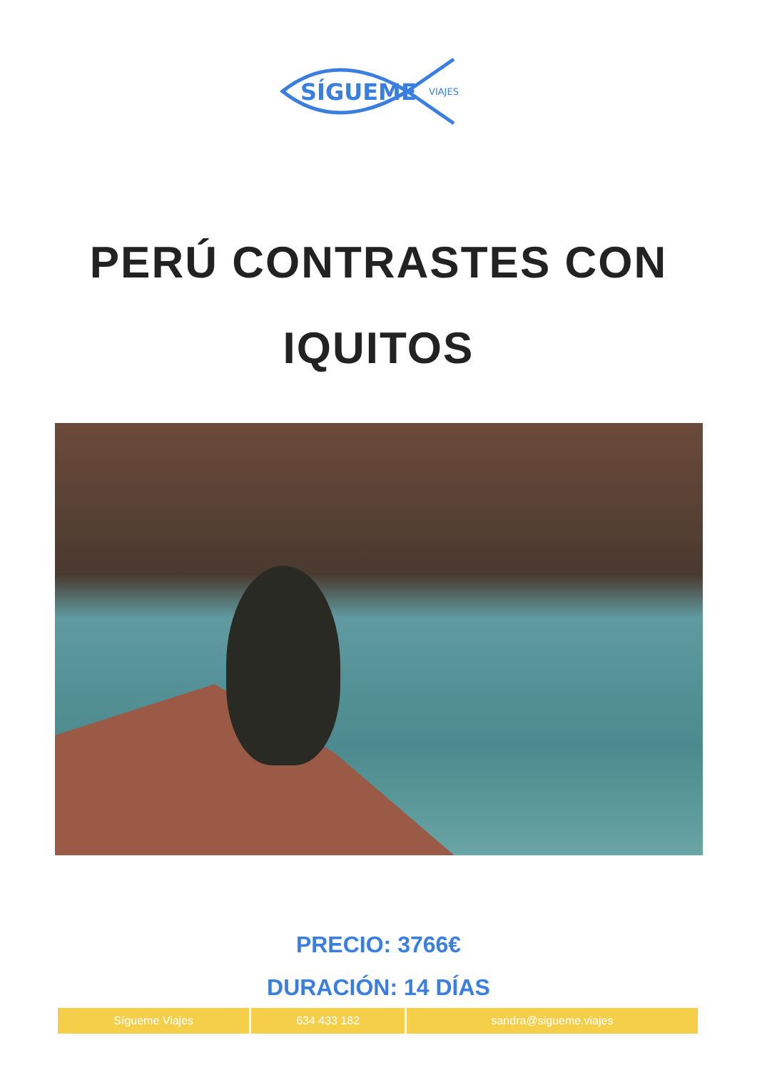SÍGUEME
VIAJES
PERÚ CONTRASTES CON
IQUITOS
PRECIO: 3766€
DURACIÓN: 14 DÍAS
| Sígueme Viajes | 634 433 182 | sandra@sigueme.viajes |